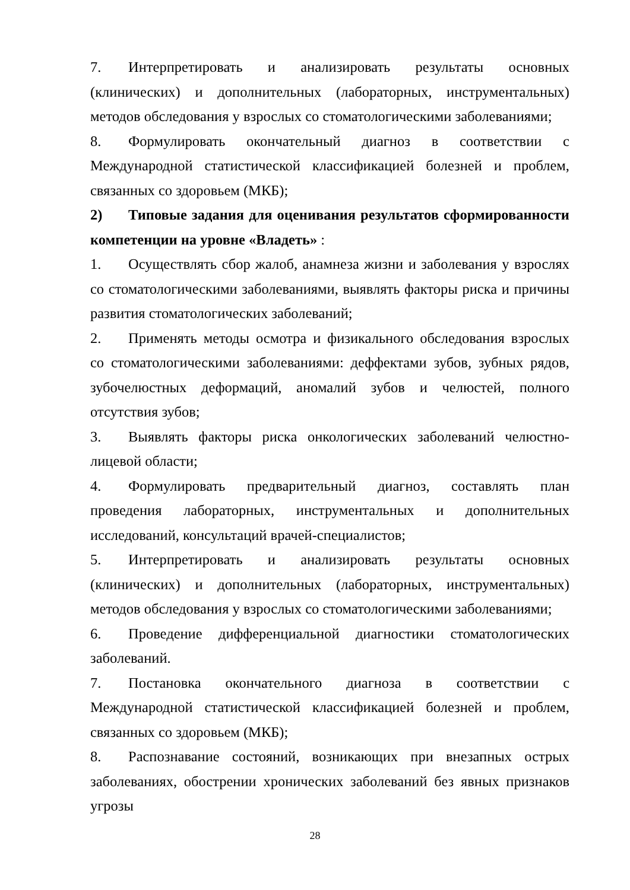7. Интерпретировать и анализировать результаты основных (клинических) и дополнительных (лабораторных, инструментальных) методов обследования у взрослых со стоматологическими заболеваниями;
8. Формулировать окончательный диагноз в соответствии с Международной статистической классификацией болезней и проблем, связанных со здоровьем (МКБ);
2) Типовые задания для оценивания результатов сформированности компетенции на уровне «Владеть» :
1. Осуществлять сбор жалоб, анамнеза жизни и заболевания у взрослях со стоматологическими заболеваниями, выявлять факторы риска и причины развития стоматологических заболеваний;
2. Применять методы осмотра и физикального обследования взрослых со стоматологическими заболеваниями: деффектами зубов, зубных рядов, зубочелюстных деформаций, аномалий зубов и челюстей, полного отсутствия зубов;
3. Выявлять факторы риска онкологических заболеваний челюстно-лицевой области;
4. Формулировать предварительный диагноз, составлять план проведения лабораторных, инструментальных и дополнительных исследований, консультаций врачей-специалистов;
5. Интерпретировать и анализировать результаты основных (клинических) и дополнительных (лабораторных, инструментальных) методов обследования у взрослых со стоматологическими заболеваниями;
6. Проведение дифференциальной диагностики стоматологических заболеваний.
7. Постановка окончательного диагноза в соответствии с Международной статистической классификацией болезней и проблем, связанных со здоровьем (МКБ);
8. Распознавание состояний, возникающих при внезапных острых заболеваниях, обострении хронических заболеваний без явных признаков угрозы
28